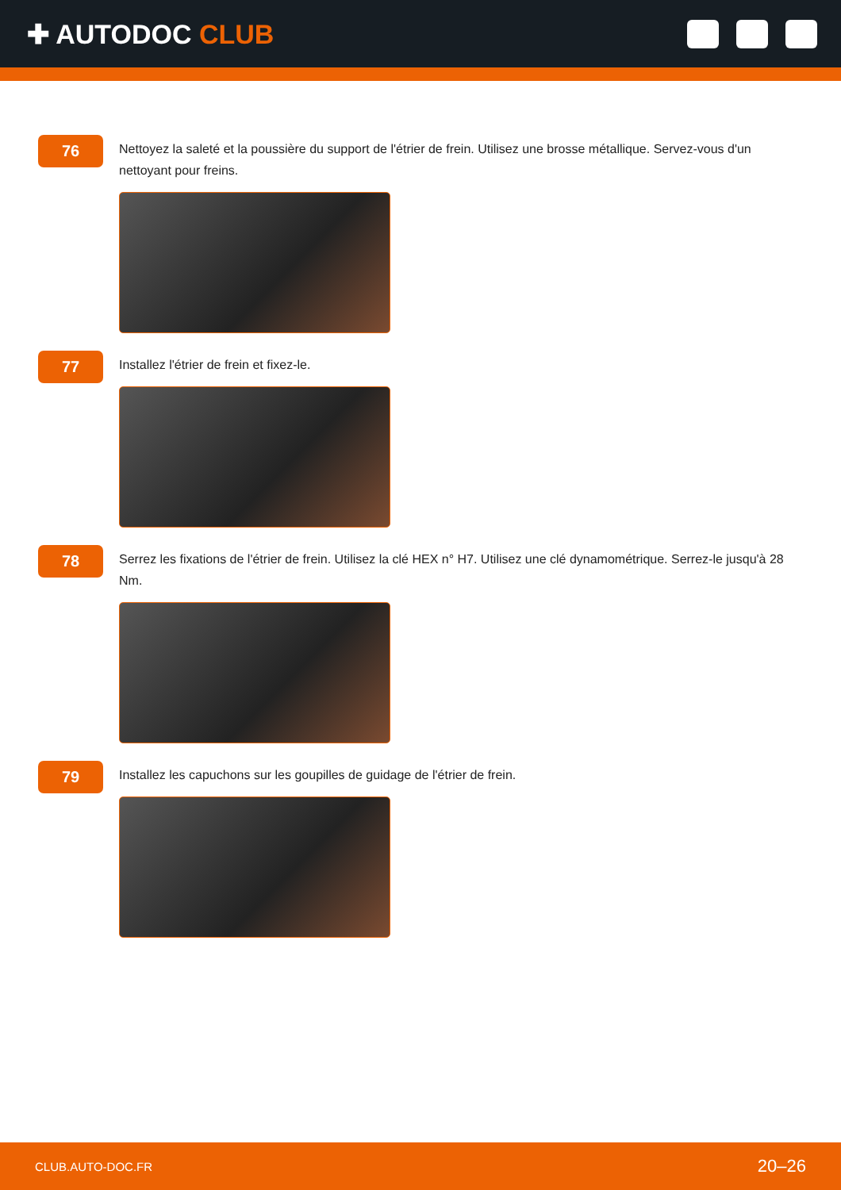✚ AUTODOC CLUB
76
Nettoyez la saleté et la poussière du support de l'étrier de frein. Utilisez une brosse métallique. Servez-vous d'un nettoyant pour freins.
77
Installez l'étrier de frein et fixez-le.
78
Serrez les fixations de l'étrier de frein. Utilisez la clé HEX n° H7. Utilisez une clé dynamométrique. Serrez-le jusqu'à 28 Nm.
79
Installez les capuchons sur les goupilles de guidage de l'étrier de frein.
CLUB.AUTO-DOC.FR 20–26